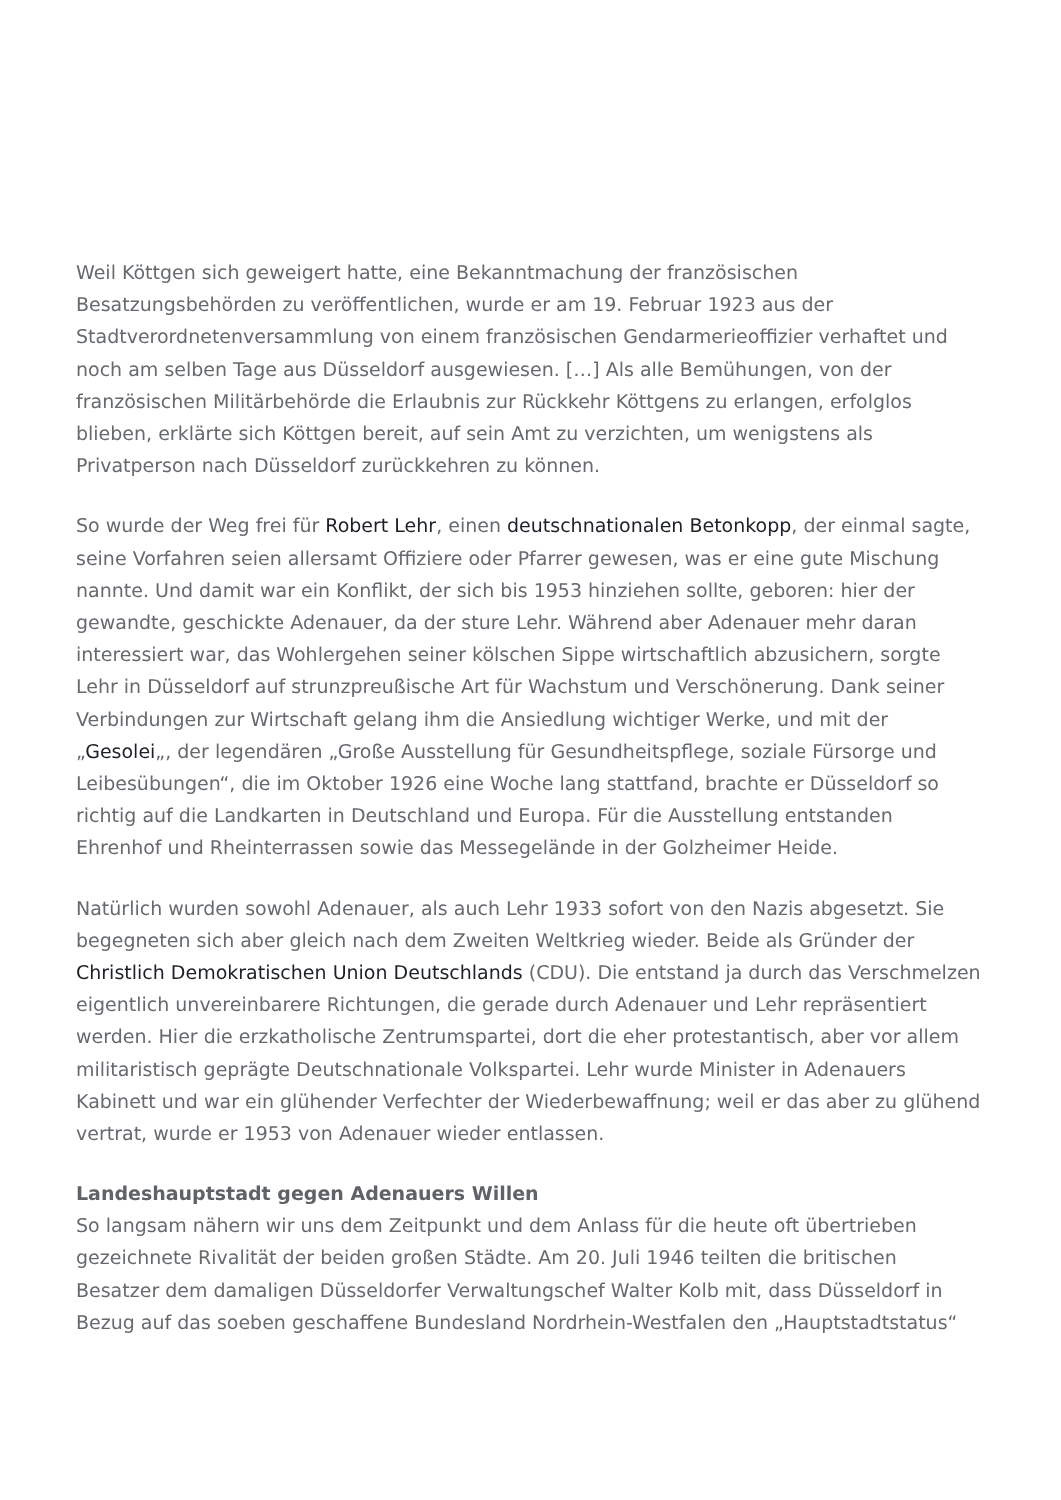Weil Köttgen sich geweigert hatte, eine Bekanntmachung der französischen Besatzungsbehörden zu veröffentlichen, wurde er am 19. Februar 1923 aus der Stadtverordnetenversammlung von einem französischen Gendarmerieoffizier verhaftet und noch am selben Tage aus Düsseldorf ausgewiesen. […] Als alle Bemühungen, von der französischen Militärbehörde die Erlaubnis zur Rückkehr Köttgens zu erlangen, erfolglos blieben, erklärte sich Köttgen bereit, auf sein Amt zu verzichten, um wenigstens als Privatperson nach Düsseldorf zurückkehren zu können.
So wurde der Weg frei für Robert Lehr, einen deutschnationalen Betonkopp, der einmal sagte, seine Vorfahren seien allersamt Offiziere oder Pfarrer gewesen, was er eine gute Mischung nannte. Und damit war ein Konflikt, der sich bis 1953 hinziehen sollte, geboren: hier der gewandte, geschickte Adenauer, da der sture Lehr. Während aber Adenauer mehr daran interessiert war, das Wohlergehen seiner kölschen Sippe wirtschaftlich abzusichern, sorgte Lehr in Düsseldorf auf strunzpreußische Art für Wachstum und Verschönerung. Dank seiner Verbindungen zur Wirtschaft gelang ihm die Ansiedlung wichtiger Werke, und mit der „Gesolei„, der legendären „Große Ausstellung für Gesundheitspflege, soziale Fürsorge und Leibesübungen“, die im Oktober 1926 eine Woche lang stattfand, brachte er Düsseldorf so richtig auf die Landkarten in Deutschland und Europa. Für die Ausstellung entstanden Ehrenhof und Rheinterrassen sowie das Messegelände in der Golzheimer Heide.
Natürlich wurden sowohl Adenauer, als auch Lehr 1933 sofort von den Nazis abgesetzt. Sie begegneten sich aber gleich nach dem Zweiten Weltkrieg wieder. Beide als Gründer der Christlich Demokratischen Union Deutschlands (CDU). Die entstand ja durch das Verschmelzen eigentlich unvereinbarere Richtungen, die gerade durch Adenauer und Lehr repräsentiert werden. Hier die erzkatholische Zentrumspartei, dort die eher protestantisch, aber vor allem militaristisch geprägte Deutschnationale Volkspartei. Lehr wurde Minister in Adenauers Kabinett und war ein glühender Verfechter der Wiederbewaffnung; weil er das aber zu glühend vertrat, wurde er 1953 von Adenauer wieder entlassen.
Landeshauptstadt gegen Adenauers Willen
So langsam nähern wir uns dem Zeitpunkt und dem Anlass für die heute oft übertrieben gezeichnete Rivalität der beiden großen Städte. Am 20. Juli 1946 teilten die britischen Besatzer dem damaligen Düsseldorfer Verwaltungschef Walter Kolb mit, dass Düsseldorf in Bezug auf das soeben geschaffene Bundesland Nordrhein-Westfalen den „Hauptstadtstatus“